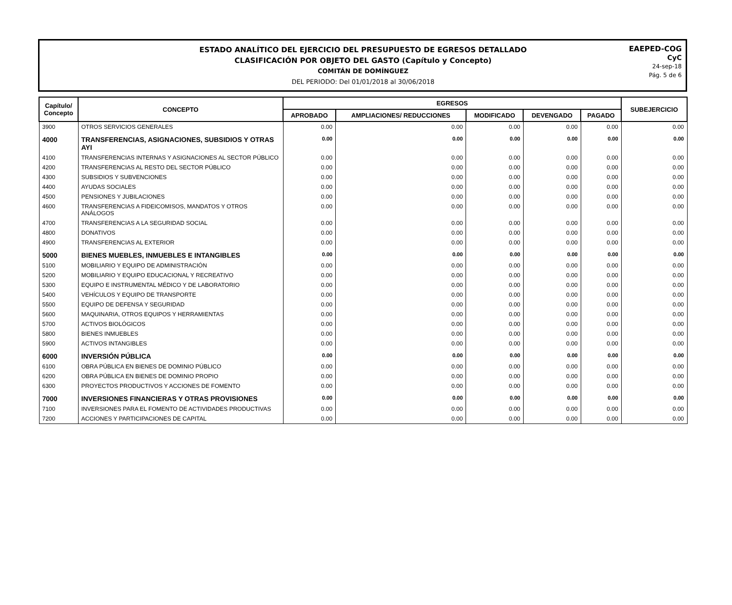ESTADO ANALÍTICO DEL EJERCICIO DEL PRESUPUESTO DE EGRESOS DETALLADO
CLASIFICACIÓN POR OBJETO DEL GASTO (Capítulo y Concepto)
COMITÁN DE DOMÍNGUEZ
DEL PERIODO: Del 01/01/2018 al 30/06/2018
EAEPED-COG
CyC
24-sep-18
Pág. 5 de 6
| Capítulo/ Concepto | CONCEPTO | EGRESOS | | | | | SUBEJERCICIO |
| --- | --- | --- | --- | --- | --- | --- | --- |
| | | APROBADO | AMPLIACIONES/ REDUCCIONES | MODIFICADO | DEVENGADO | PAGADO | |
| 3900 | OTROS SERVICIOS GENERALES | 0.00 | 0.00 | 0.00 | 0.00 | 0.00 | 0.00 |
| 4000 | TRANSFERENCIAS, ASIGNACIONES, SUBSIDIOS Y OTRAS AYI | 0.00 | 0.00 | 0.00 | 0.00 | 0.00 | 0.00 |
| 4100 | TRANSFERENCIAS INTERNAS Y ASIGNACIONES AL SECTOR PÚBLICO | 0.00 | 0.00 | 0.00 | 0.00 | 0.00 | 0.00 |
| 4200 | TRANSFERENCIAS AL RESTO DEL SECTOR PÚBLICO | 0.00 | 0.00 | 0.00 | 0.00 | 0.00 | 0.00 |
| 4300 | SUBSIDIOS Y SUBVENCIONES | 0.00 | 0.00 | 0.00 | 0.00 | 0.00 | 0.00 |
| 4400 | AYUDAS SOCIALES | 0.00 | 0.00 | 0.00 | 0.00 | 0.00 | 0.00 |
| 4500 | PENSIONES Y JUBILACIONES | 0.00 | 0.00 | 0.00 | 0.00 | 0.00 | 0.00 |
| 4600 | TRANSFERENCIAS A FIDEICOMISOS, MANDATOS Y OTROS ANÁLOGOS | 0.00 | 0.00 | 0.00 | 0.00 | 0.00 | 0.00 |
| 4700 | TRANSFERENCIAS A LA SEGURIDAD SOCIAL | 0.00 | 0.00 | 0.00 | 0.00 | 0.00 | 0.00 |
| 4800 | DONATIVOS | 0.00 | 0.00 | 0.00 | 0.00 | 0.00 | 0.00 |
| 4900 | TRANSFERENCIAS AL EXTERIOR | 0.00 | 0.00 | 0.00 | 0.00 | 0.00 | 0.00 |
| 5000 | BIENES MUEBLES, INMUEBLES E INTANGIBLES | 0.00 | 0.00 | 0.00 | 0.00 | 0.00 | 0.00 |
| 5100 | MOBILIARIO Y EQUIPO DE ADMINISTRACIÓN | 0.00 | 0.00 | 0.00 | 0.00 | 0.00 | 0.00 |
| 5200 | MOBILIARIO Y EQUIPO EDUCACIONAL Y RECREATIVO | 0.00 | 0.00 | 0.00 | 0.00 | 0.00 | 0.00 |
| 5300 | EQUIPO E INSTRUMENTAL MÉDICO Y DE LABORATORIO | 0.00 | 0.00 | 0.00 | 0.00 | 0.00 | 0.00 |
| 5400 | VEHÍCULOS Y EQUIPO DE TRANSPORTE | 0.00 | 0.00 | 0.00 | 0.00 | 0.00 | 0.00 |
| 5500 | EQUIPO DE DEFENSA Y SEGURIDAD | 0.00 | 0.00 | 0.00 | 0.00 | 0.00 | 0.00 |
| 5600 | MAQUINARIA, OTROS EQUIPOS Y HERRAMIENTAS | 0.00 | 0.00 | 0.00 | 0.00 | 0.00 | 0.00 |
| 5700 | ACTIVOS BIOLÓGICOS | 0.00 | 0.00 | 0.00 | 0.00 | 0.00 | 0.00 |
| 5800 | BIENES INMUEBLES | 0.00 | 0.00 | 0.00 | 0.00 | 0.00 | 0.00 |
| 5900 | ACTIVOS INTANGIBLES | 0.00 | 0.00 | 0.00 | 0.00 | 0.00 | 0.00 |
| 6000 | INVERSIÓN PÚBLICA | 0.00 | 0.00 | 0.00 | 0.00 | 0.00 | 0.00 |
| 6100 | OBRA PÚBLICA EN BIENES DE DOMINIO PÚBLICO | 0.00 | 0.00 | 0.00 | 0.00 | 0.00 | 0.00 |
| 6200 | OBRA PÚBLICA EN BIENES DE DOMINIO PROPIO | 0.00 | 0.00 | 0.00 | 0.00 | 0.00 | 0.00 |
| 6300 | PROYECTOS PRODUCTIVOS Y ACCIONES DE FOMENTO | 0.00 | 0.00 | 0.00 | 0.00 | 0.00 | 0.00 |
| 7000 | INVERSIONES FINANCIERAS Y OTRAS PROVISIONES | 0.00 | 0.00 | 0.00 | 0.00 | 0.00 | 0.00 |
| 7100 | INVERSIONES PARA EL FOMENTO DE ACTIVIDADES PRODUCTIVAS | 0.00 | 0.00 | 0.00 | 0.00 | 0.00 | 0.00 |
| 7200 | ACCIONES Y PARTICIPACIONES DE CAPITAL | 0.00 | 0.00 | 0.00 | 0.00 | 0.00 | 0.00 |